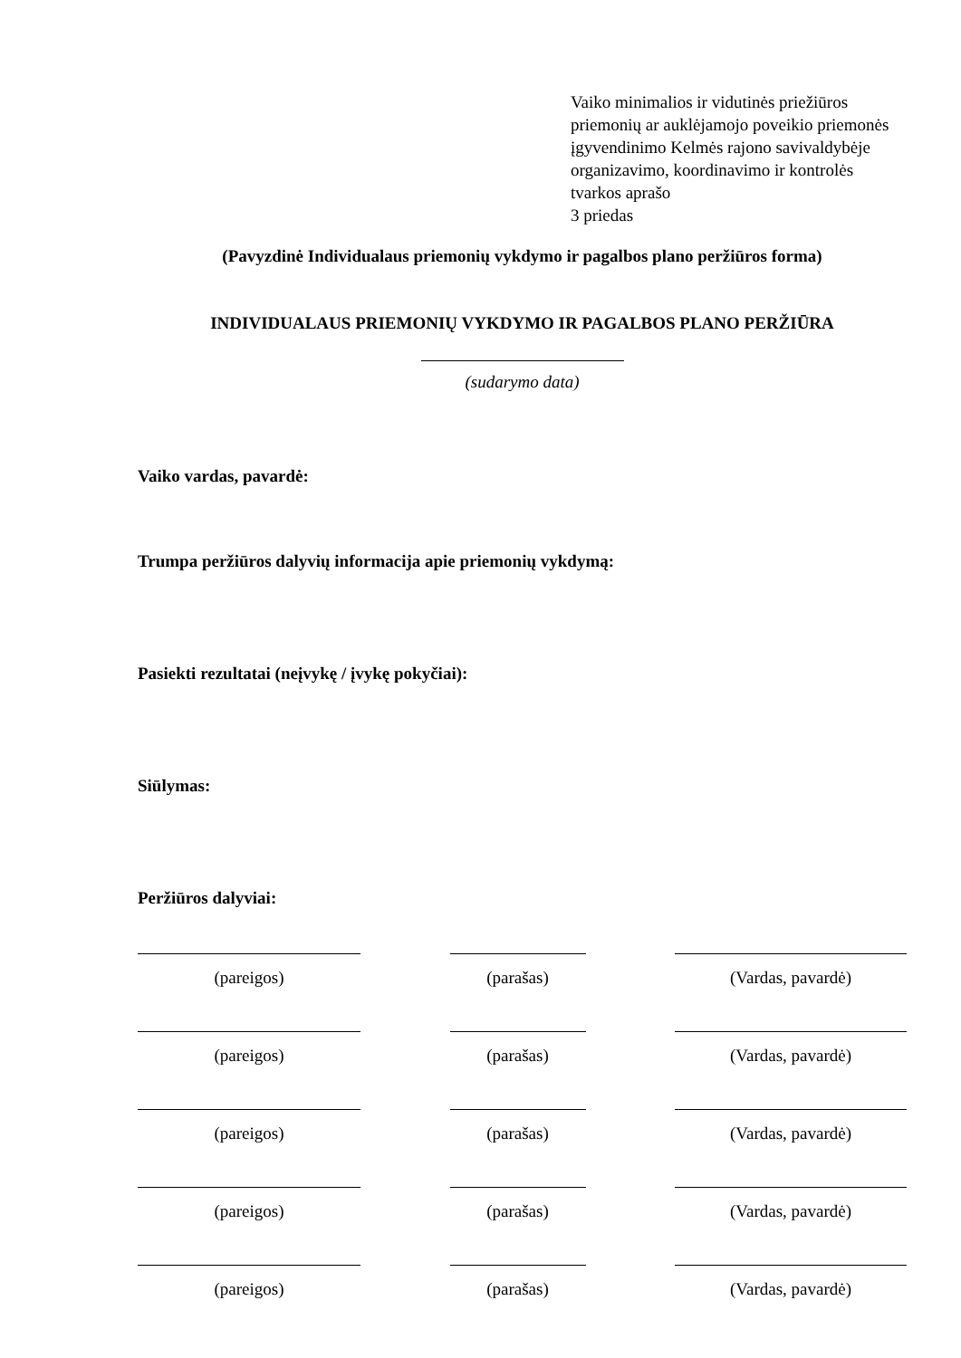Vaiko minimalios ir vidutinės priežiūros priemonių ar auklėjamojo poveikio priemonės įgyvendinimo Kelmės rajono savivaldybėje organizavimo, koordinavimo ir kontrolės tvarkos aprašo
3 priedas
(Pavyzdinė Individualaus priemonių vykdymo ir pagalbos plano peržiūros forma)
INDIVIDUALAUS PRIEMONIŲ VYKDYMO IR PAGALBOS PLANO PERŽIŪRA
(sudarymo data)
Vaiko vardas, pavardė:
Trumpa peržiūros dalyvių informacija apie priemonių vykdymą:
Pasiekti rezultatai (neįvykę / įvykę pokyčiai):
Siūlymas:
Peržiūros dalyviai:
(pareigos)
(parašas)
(Vardas, pavardė)
(pareigos)
(parašas)
(Vardas, pavardė)
(pareigos)
(parašas)
(Vardas, pavardė)
(pareigos)
(parašas)
(Vardas, pavardė)
(pareigos)
(parašas)
(Vardas, pavardė)